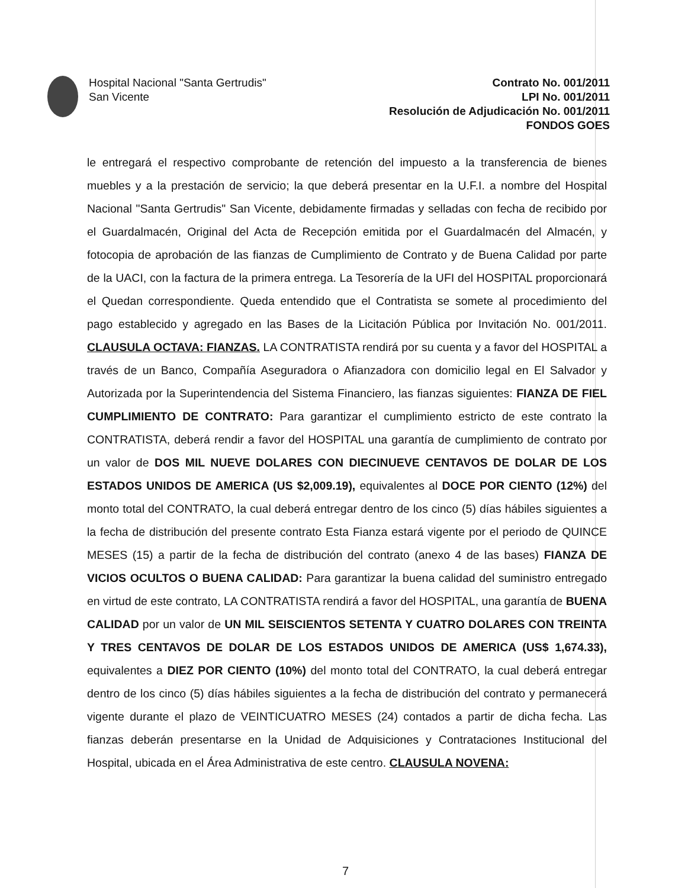Hospital Nacional "Santa Gertrudis"
San Vicente
Contrato No. 001/2011
LPI No. 001/2011
Resolución de Adjudicación No. 001/2011
FONDOS GOES
le entregará el respectivo comprobante de retención del impuesto a la transferencia de bienes muebles y a la prestación de servicio; la que deberá presentar en la U.F.I. a nombre del Hospital Nacional "Santa Gertrudis" San Vicente, debidamente firmadas y selladas con fecha de recibido por el Guardalmacén, Original del Acta de Recepción emitida por el Guardalmacén del Almacén, y fotocopia de aprobación de las fianzas de Cumplimiento de Contrato y de Buena Calidad por parte de la UACI, con la factura de la primera entrega. La Tesorería de la UFI del HOSPITAL proporcionará el Quedan correspondiente. Queda entendido que el Contratista se somete al procedimiento del pago establecido y agregado en las Bases de la Licitación Pública por Invitación No. 001/2011. CLAUSULA OCTAVA: FIANZAS. LA CONTRATISTA rendirá por su cuenta y a favor del HOSPITAL a través de un Banco, Compañía Aseguradora o Afianzadora con domicilio legal en El Salvador y Autorizada por la Superintendencia del Sistema Financiero, las fianzas siguientes: FIANZA DE FIEL CUMPLIMIENTO DE CONTRATO: Para garantizar el cumplimiento estricto de este contrato la CONTRATISTA, deberá rendir a favor del HOSPITAL una garantía de cumplimiento de contrato por un valor de DOS MIL NUEVE DOLARES CON DIECINUEVE CENTAVOS DE DOLAR DE LOS ESTADOS UNIDOS DE AMERICA (US $2,009.19), equivalentes al DOCE POR CIENTO (12%) del monto total del CONTRATO, la cual deberá entregar dentro de los cinco (5) días hábiles siguientes a la fecha de distribución del presente contrato Esta Fianza estará vigente por el periodo de QUINCE MESES (15) a partir de la fecha de distribución del contrato (anexo 4 de las bases) FIANZA DE VICIOS OCULTOS O BUENA CALIDAD: Para garantizar la buena calidad del suministro entregado en virtud de este contrato, LA CONTRATISTA rendirá a favor del HOSPITAL, una garantía de BUENA CALIDAD por un valor de UN MIL SEISCIENTOS SETENTA Y CUATRO DOLARES CON TREINTA Y TRES CENTAVOS DE DOLAR DE LOS ESTADOS UNIDOS DE AMERICA (US$ 1,674.33), equivalentes a DIEZ POR CIENTO (10%) del monto total del CONTRATO, la cual deberá entregar dentro de los cinco (5) días hábiles siguientes a la fecha de distribución del contrato y permanecerá vigente durante el plazo de VEINTICUATRO MESES (24) contados a partir de dicha fecha. Las fianzas deberán presentarse en la Unidad de Adquisiciones y Contrataciones Institucional del Hospital, ubicada en el Área Administrativa de este centro. CLAUSULA NOVENA:
7